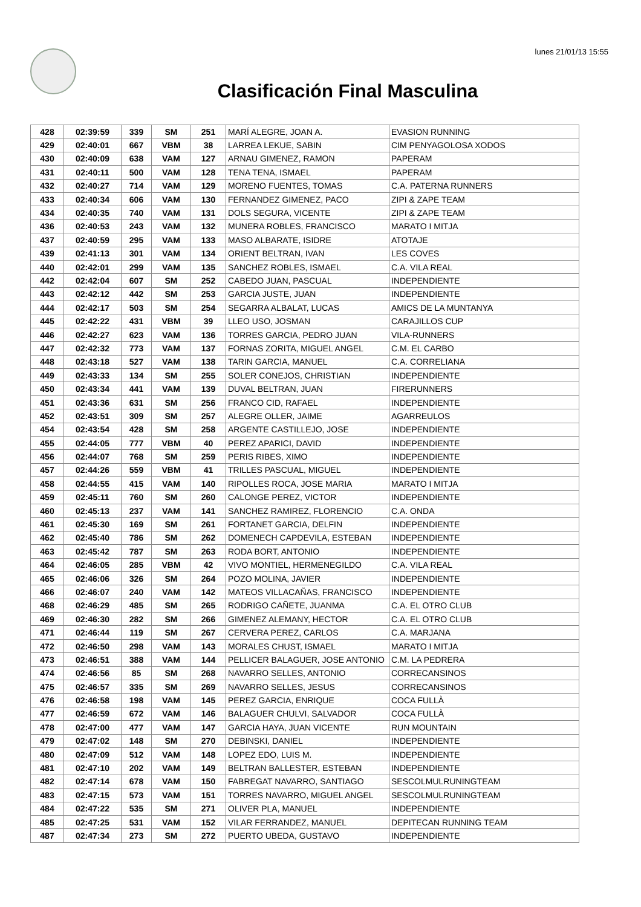lunes 21/01/13 15:55
Clasificación Final Masculina
| 428 | 02:39:59 | 339 | SM | 251 | MARÍ ALEGRE, JOAN A. | EVASION RUNNING |
| 429 | 02:40:01 | 667 | VBM | 38 | LARREA LEKUE, SABIN | CIM PENYAGOLOSA XODOS |
| 430 | 02:40:09 | 638 | VAM | 127 | ARNAU GIMENEZ, RAMON | PAPERAM |
| 431 | 02:40:11 | 500 | VAM | 128 | TENA TENA, ISMAEL | PAPERAM |
| 432 | 02:40:27 | 714 | VAM | 129 | MORENO FUENTES, TOMAS | C.A. PATERNA RUNNERS |
| 433 | 02:40:34 | 606 | VAM | 130 | FERNANDEZ GIMENEZ, PACO | ZIPI & ZAPE TEAM |
| 434 | 02:40:35 | 740 | VAM | 131 | DOLS SEGURA, VICENTE | ZIPI & ZAPE TEAM |
| 436 | 02:40:53 | 243 | VAM | 132 | MUNERA ROBLES, FRANCISCO | MARATO I MITJA |
| 437 | 02:40:59 | 295 | VAM | 133 | MASO ALBARATE, ISIDRE | ATOTAJE |
| 439 | 02:41:13 | 301 | VAM | 134 | ORIENT BELTRAN, IVAN | LES COVES |
| 440 | 02:42:01 | 299 | VAM | 135 | SANCHEZ ROBLES, ISMAEL | C.A. VILA REAL |
| 442 | 02:42:04 | 607 | SM | 252 | CABEDO JUAN, PASCUAL | INDEPENDIENTE |
| 443 | 02:42:12 | 442 | SM | 253 | GARCIA JUSTE, JUAN | INDEPENDIENTE |
| 444 | 02:42:17 | 503 | SM | 254 | SEGARRA ALBALAT, LUCAS | AMICS DE LA MUNTANYA |
| 445 | 02:42:22 | 431 | VBM | 39 | LLEO USO, JOSMAN | CARAJILLOS CUP |
| 446 | 02:42:27 | 623 | VAM | 136 | TORRES GARCIA, PEDRO JUAN | VILA-RUNNERS |
| 447 | 02:42:32 | 773 | VAM | 137 | FORNAS ZORITA, MIGUEL ANGEL | C.M. EL CARBO |
| 448 | 02:43:18 | 527 | VAM | 138 | TARIN GARCIA, MANUEL | C.A. CORRELIANA |
| 449 | 02:43:33 | 134 | SM | 255 | SOLER CONEJOS, CHRISTIAN | INDEPENDIENTE |
| 450 | 02:43:34 | 441 | VAM | 139 | DUVAL BELTRAN, JUAN | FIRERUNNERS |
| 451 | 02:43:36 | 631 | SM | 256 | FRANCO CID, RAFAEL | INDEPENDIENTE |
| 452 | 02:43:51 | 309 | SM | 257 | ALEGRE OLLER, JAIME | AGARREULOS |
| 454 | 02:43:54 | 428 | SM | 258 | ARGENTE CASTILLEJO, JOSE | INDEPENDIENTE |
| 455 | 02:44:05 | 777 | VBM | 40 | PEREZ APARICI, DAVID | INDEPENDIENTE |
| 456 | 02:44:07 | 768 | SM | 259 | PERIS RIBES, XIMO | INDEPENDIENTE |
| 457 | 02:44:26 | 559 | VBM | 41 | TRILLES PASCUAL, MIGUEL | INDEPENDIENTE |
| 458 | 02:44:55 | 415 | VAM | 140 | RIPOLLES ROCA, JOSE MARIA | MARATO I MITJA |
| 459 | 02:45:11 | 760 | SM | 260 | CALONGE PEREZ, VICTOR | INDEPENDIENTE |
| 460 | 02:45:13 | 237 | VAM | 141 | SANCHEZ RAMIREZ, FLORENCIO | C.A. ONDA |
| 461 | 02:45:30 | 169 | SM | 261 | FORTANET GARCIA, DELFIN | INDEPENDIENTE |
| 462 | 02:45:40 | 786 | SM | 262 | DOMENECH CAPDEVILA, ESTEBAN | INDEPENDIENTE |
| 463 | 02:45:42 | 787 | SM | 263 | RODA BORT, ANTONIO | INDEPENDIENTE |
| 464 | 02:46:05 | 285 | VBM | 42 | VIVO MONTIEL, HERMENEGILDO | C.A. VILA REAL |
| 465 | 02:46:06 | 326 | SM | 264 | POZO MOLINA, JAVIER | INDEPENDIENTE |
| 466 | 02:46:07 | 240 | VAM | 142 | MATEOS VILLACAÑAS, FRANCISCO | INDEPENDIENTE |
| 468 | 02:46:29 | 485 | SM | 265 | RODRIGO CAÑETE, JUANMA | C.A. EL OTRO CLUB |
| 469 | 02:46:30 | 282 | SM | 266 | GIMENEZ ALEMANY, HECTOR | C.A. EL OTRO CLUB |
| 471 | 02:46:44 | 119 | SM | 267 | CERVERA PEREZ, CARLOS | C.A. MARJANA |
| 472 | 02:46:50 | 298 | VAM | 143 | MORALES CHUST, ISMAEL | MARATO I MITJA |
| 473 | 02:46:51 | 388 | VAM | 144 | PELLICER BALAGUER, JOSE ANTONIO | C.M. LA PEDRERA |
| 474 | 02:46:56 | 85 | SM | 268 | NAVARRO SELLES, ANTONIO | CORRECANSINOS |
| 475 | 02:46:57 | 335 | SM | 269 | NAVARRO SELLES, JESUS | CORRECANSINOS |
| 476 | 02:46:58 | 198 | VAM | 145 | PEREZ GARCIA, ENRIQUE | COCA FULLÀ |
| 477 | 02:46:59 | 672 | VAM | 146 | BALAGUER CHULVI, SALVADOR | COCA FULLÀ |
| 478 | 02:47:00 | 477 | VAM | 147 | GARCIA HAYA, JUAN VICENTE | RUN MOUNTAIN |
| 479 | 02:47:02 | 148 | SM | 270 | DEBINSKI, DANIEL | INDEPENDIENTE |
| 480 | 02:47:09 | 512 | VAM | 148 | LOPEZ EDO, LUIS M. | INDEPENDIENTE |
| 481 | 02:47:10 | 202 | VAM | 149 | BELTRAN BALLESTER, ESTEBAN | INDEPENDIENTE |
| 482 | 02:47:14 | 678 | VAM | 150 | FABREGAT NAVARRO, SANTIAGO | SESCOLMULRUNINGTEAM |
| 483 | 02:47:15 | 573 | VAM | 151 | TORRES NAVARRO, MIGUEL ANGEL | SESCOLMULRUNINGTEAM |
| 484 | 02:47:22 | 535 | SM | 271 | OLIVER PLA, MANUEL | INDEPENDIENTE |
| 485 | 02:47:25 | 531 | VAM | 152 | VILAR FERRANDEZ, MANUEL | DEPITECAN RUNNING TEAM |
| 487 | 02:47:34 | 273 | SM | 272 | PUERTO UBEDA, GUSTAVO | INDEPENDIENTE |